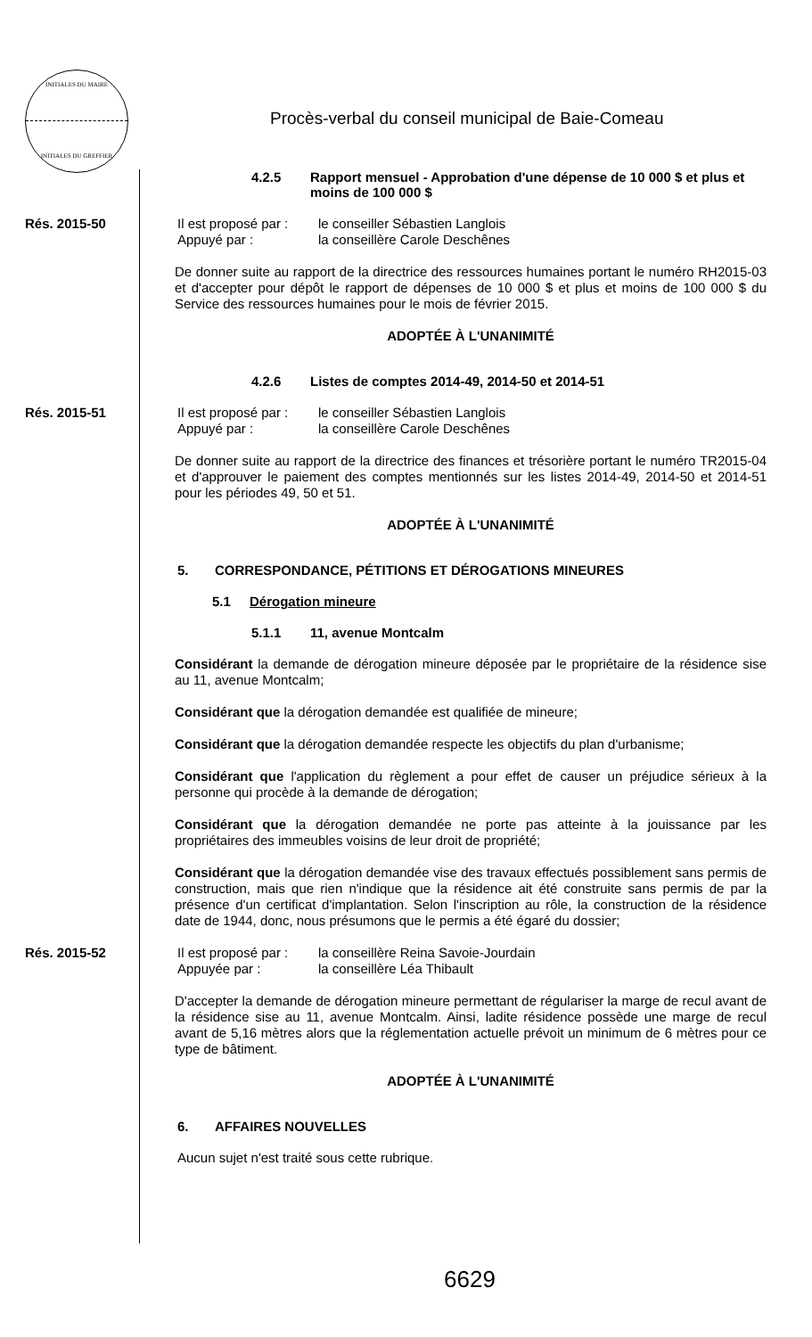INITIALES DU MAIRE
INITIALES DU GREFFIER
Procès-verbal du conseil municipal de Baie-Comeau
4.2.5 Rapport mensuel - Approbation d'une dépense de 10 000 $ et plus et moins de 100 000 $
Rés. 2015-50
Il est proposé par :
Appuyé par :
le conseiller Sébastien Langlois
la conseillère Carole Deschênes
De donner suite au rapport de la directrice des ressources humaines portant le numéro RH2015-03 et d'accepter pour dépôt le rapport de dépenses de 10 000 $ et plus et moins de 100 000 $ du Service des ressources humaines pour le mois de février 2015.
ADOPTÉE À L'UNANIMITÉ
4.2.6 Listes de comptes 2014-49, 2014-50 et 2014-51
Rés. 2015-51
Il est proposé par :
Appuyé par :
le conseiller Sébastien Langlois
la conseillère Carole Deschênes
De donner suite au rapport de la directrice des finances et trésorière portant le numéro TR2015-04 et d'approuver le paiement des comptes mentionnés sur les listes 2014-49, 2014-50 et 2014-51 pour les périodes 49, 50 et 51.
ADOPTÉE À L'UNANIMITÉ
5. CORRESPONDANCE, PÉTITIONS ET DÉROGATIONS MINEURES
5.1 Dérogation mineure
5.1.1 11, avenue Montcalm
Considérant la demande de dérogation mineure déposée par le propriétaire de la résidence sise au 11, avenue Montcalm;
Considérant que la dérogation demandée est qualifiée de mineure;
Considérant que la dérogation demandée respecte les objectifs du plan d'urbanisme;
Considérant que l'application du règlement a pour effet de causer un préjudice sérieux à la personne qui procède à la demande de dérogation;
Considérant que la dérogation demandée ne porte pas atteinte à la jouissance par les propriétaires des immeubles voisins de leur droit de propriété;
Considérant que la dérogation demandée vise des travaux effectués possiblement sans permis de construction, mais que rien n'indique que la résidence ait été construite sans permis de par la présence d'un certificat d'implantation. Selon l'inscription au rôle, la construction de la résidence date de 1944, donc, nous présumons que le permis a été égaré du dossier;
Rés. 2015-52
Il est proposé par :
Appuyée par :
la conseillère Reina Savoie-Jourdain
la conseillère Léa Thibault
D'accepter la demande de dérogation mineure permettant de régulariser la marge de recul avant de la résidence sise au 11, avenue Montcalm. Ainsi, ladite résidence possède une marge de recul avant de 5,16 mètres alors que la réglementation actuelle prévoit un minimum de 6 mètres pour ce type de bâtiment.
ADOPTÉE À L'UNANIMITÉ
6. AFFAIRES NOUVELLES
Aucun sujet n'est traité sous cette rubrique.
6629